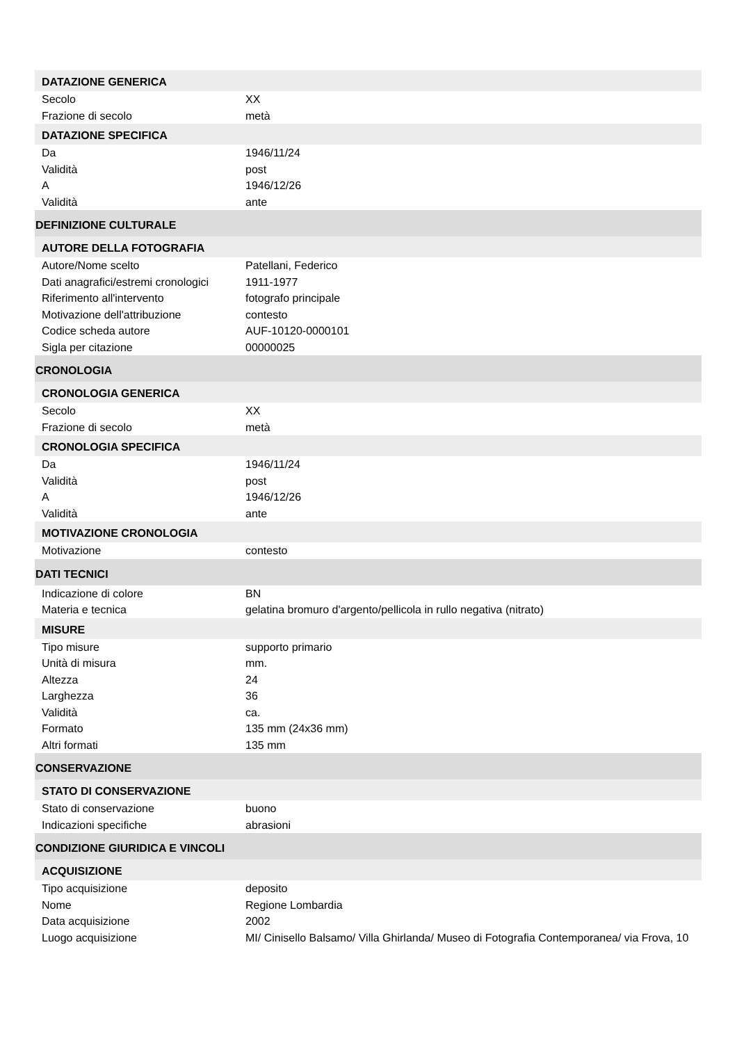DATAZIONE GENERICA
Secolo XX
Frazione di secolo metà
DATAZIONE SPECIFICA
Da 1946/11/24
Validità post
A 1946/12/26
Validità ante
DEFINIZIONE CULTURALE
AUTORE DELLA FOTOGRAFIA
Autore/Nome scelto Patellani, Federico
Dati anagrafici/estremi cronologici
1911-1977
Riferimento all'intervento fotografo principale
Motivazione dell'attribuzione contesto
Codice scheda autore AUF-10120-0000101
Sigla per citazione 00000025
CRONOLOGIA
CRONOLOGIA GENERICA
Secolo XX
Frazione di secolo metà
CRONOLOGIA SPECIFICA
Da 1946/11/24
Validità post
A 1946/12/26
Validità ante
MOTIVAZIONE CRONOLOGIA
Motivazione contesto
DATI TECNICI
Indicazione di colore BN
Materia e tecnica gelatina bromuro d'argento/pellicola in rullo negativa (nitrato)
MISURE
Tipo misure supporto primario
Unità di misura mm.
Altezza 24
Larghezza 36
Validità ca.
Formato 135 mm (24x36 mm)
Altri formati 135 mm
CONSERVAZIONE
STATO DI CONSERVAZIONE
Stato di conservazione buono
Indicazioni specifiche abrasioni
CONDIZIONE GIURIDICA E VINCOLI
ACQUISIZIONE
Tipo acquisizione deposito
Nome Regione Lombardia
Data acquisizione 2002
Luogo acquisizione MI/ Cinisello Balsamo/ Villa Ghirlanda/ Museo di Fotografia Contemporanea/ via Frova, 10